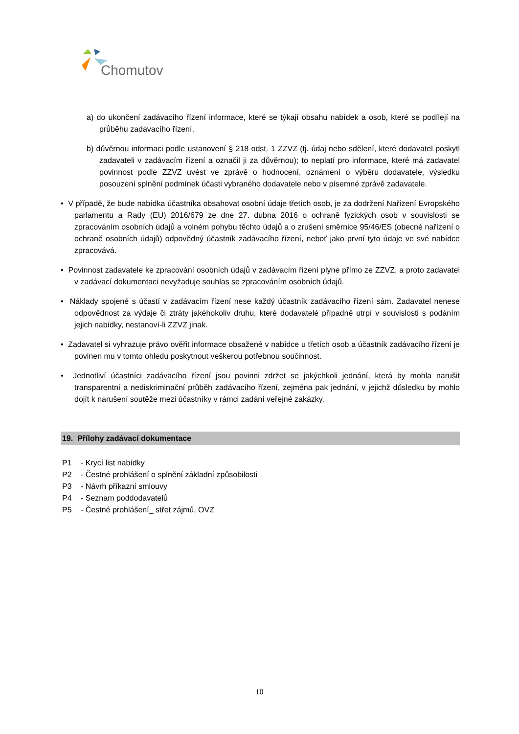Chomutov
a) do ukončení zadávacího řízení informace, které se týkají obsahu nabídek a osob, které se podílejí na průběhu zadávacího řízení,
b) důvěrnou informaci podle ustanovení § 218 odst. 1 ZZVZ (tj. údaj nebo sdělení, které dodavatel poskytl zadavateli v zadávacím řízení a označil ji za důvěrnou); to neplatí pro informace, které má zadavatel povinnost podle ZZVZ uvést ve zprávě o hodnocení, oznámení o výběru dodavatele, výsledku posouzení splnění podmínek účasti vybraného dodavatele nebo v písemné zprávě zadavatele.
• V případě, že bude nabídka účastníka obsahovat osobní údaje třetích osob, je za dodržení Nařízení Evropského parlamentu a Rady (EU) 2016/679 ze dne 27. dubna 2016 o ochraně fyzických osob v souvislosti se zpracováním osobních údajů a volném pohybu těchto údajů a o zrušení směrnice 95/46/ES (obecné nařízení o ochraně osobních údajů) odpovědný účastník zadávacího řízení, neboť jako první tyto údaje ve své nabídce zpracovává.
• Povinnost zadavatele ke zpracování osobních údajů v zadávacím řízení plyne přímo ze ZZVZ, a proto zadavatel v zadávací dokumentaci nevyžaduje souhlas se zpracováním osobních údajů.
• Náklady spojené s účastí v zadávacím řízení nese každý účastník zadávacího řízení sám. Zadavatel nenese odpovědnost za výdaje či ztráty jakéhokoliv druhu, které dodavatelé případně utrpí v souvislosti s podáním jejich nabídky, nestanoví-li ZZVZ jinak.
• Zadavatel si vyhrazuje právo ověřit informace obsažené v nabídce u třetích osob a účastník zadávacího řízení je povinen mu v tomto ohledu poskytnout veškerou potřebnou součinnost.
• Jednotliví účastníci zadávacího řízení jsou povinni zdržet se jakýchkoli jednání, která by mohla narušit transparentní a nediskriminační průběh zadávacího řízení, zejména pak jednání, v jejichž důsledku by mohlo dojít k narušení soutěže mezi účastníky v rámci zadání veřejné zakázky.
19. Přílohy zadávací dokumentace
P1 - Krycí list nabídky
P2 - Čestné prohlášení o splnění základní způsobilosti
P3 - Návrh příkazní smlouvy
P4 - Seznam poddodavatelů
P5 - Čestné prohlášení_ střet zájmů, OVZ
10